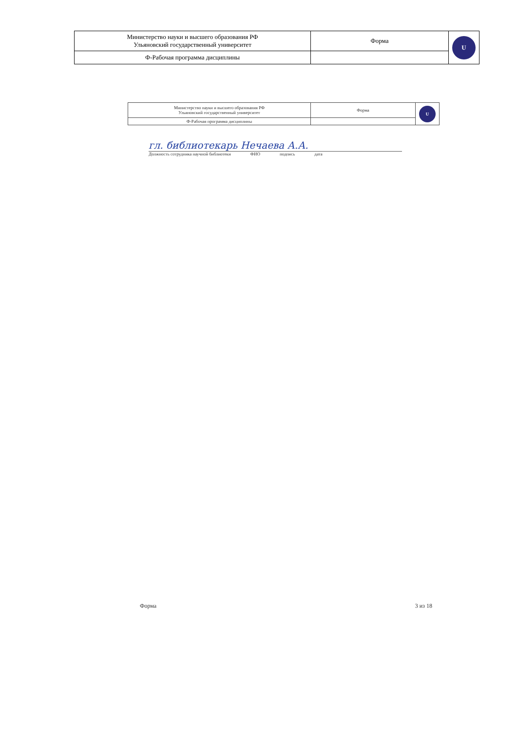| Министерство науки и высшего образования РФ Ульяновский государственный университет | Форма | U |
| Ф-Рабочая программа дисциплины | | |
| Министерство науки и высшего образования РФ Ульяновский государственный университет | Форма | U |
| Ф-Рабочая программа дисциплины | | |
гл. библиотекарь Нечаева А.А.
Должность сотрудника научной библиотеки ФИО подпись дата
Форма 3 из 18